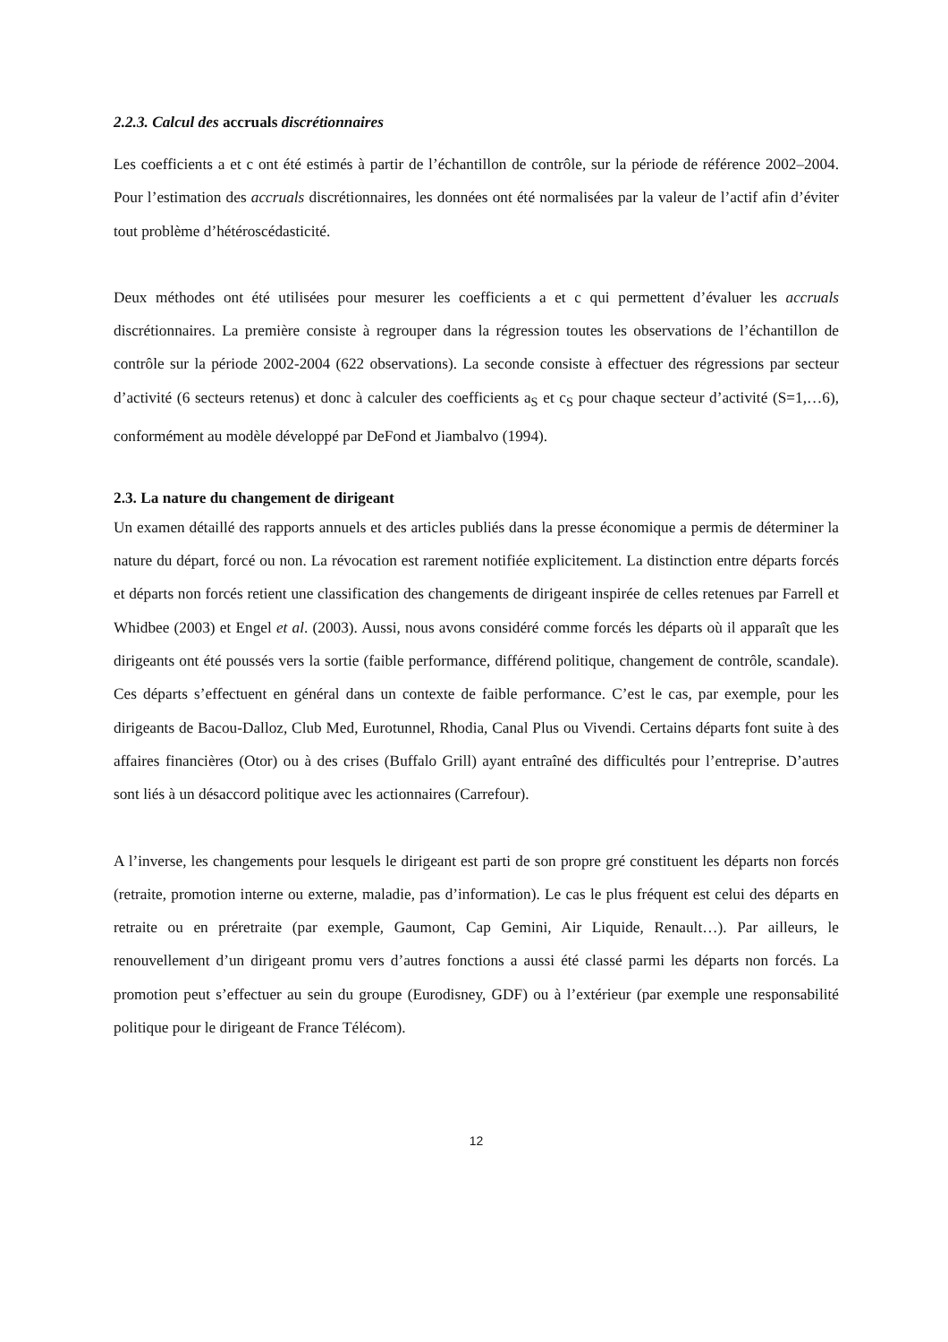2.2.3. Calcul des accruals discrétionnaires
Les coefficients a et c ont été estimés à partir de l’échantillon de contrôle, sur la période de référence 2002–2004. Pour l’estimation des accruals discrétionnaires, les données ont été normalisées par la valeur de l’actif afin d’éviter tout problème d’hétéroscédasticité.
Deux méthodes ont été utilisées pour mesurer les coefficients a et c qui permettent d’évaluer les accruals discrétionnaires. La première consiste à regrouper dans la régression toutes les observations de l’échantillon de contrôle sur la période 2002-2004 (622 observations). La seconde consiste à effectuer des régressions par secteur d’activité (6 secteurs retenus) et donc à calculer des coefficients a<sub>S</sub> et c<sub>S</sub> pour chaque secteur d’activité (S=1,…6), conformément au modèle développé par DeFond et Jiambalvo (1994).
2.3. La nature du changement de dirigeant
Un examen détaillé des rapports annuels et des articles publiés dans la presse économique a permis de déterminer la nature du départ, forcé ou non. La révocation est rarement notifiée explicitement. La distinction entre départs forcés et départs non forcés retient une classification des changements de dirigeant inspirée de celles retenues par Farrell et Whidbee (2003) et Engel et al. (2003). Aussi, nous avons considéré comme forcés les départs où il apparaît que les dirigeants ont été poussés vers la sortie (faible performance, différend politique, changement de contrôle, scandale). Ces départs s’effectuent en général dans un contexte de faible performance. C’est le cas, par exemple, pour les dirigeants de Bacou-Dalloz, Club Med, Eurotunnel, Rhodia, Canal Plus ou Vivendi. Certains départs font suite à des affaires financières (Otor) ou à des crises (Buffalo Grill) ayant entraîné des difficultés pour l’entreprise. D’autres sont liés à un désaccord politique avec les actionnaires (Carrefour).
A l’inverse, les changements pour lesquels le dirigeant est parti de son propre gré constituent les départs non forcés (retraite, promotion interne ou externe, maladie, pas d’information). Le cas le plus fréquent est celui des départs en retraite ou en préretraite (par exemple, Gaumont, Cap Gemini, Air Liquide, Renault…). Par ailleurs, le renouvellement d’un dirigeant promu vers d’autres fonctions a aussi été classé parmi les départs non forcés. La promotion peut s’effectuer au sein du groupe (Eurodisney, GDF) ou à l’extérieur (par exemple une responsabilité politique pour le dirigeant de France Télécom).
12